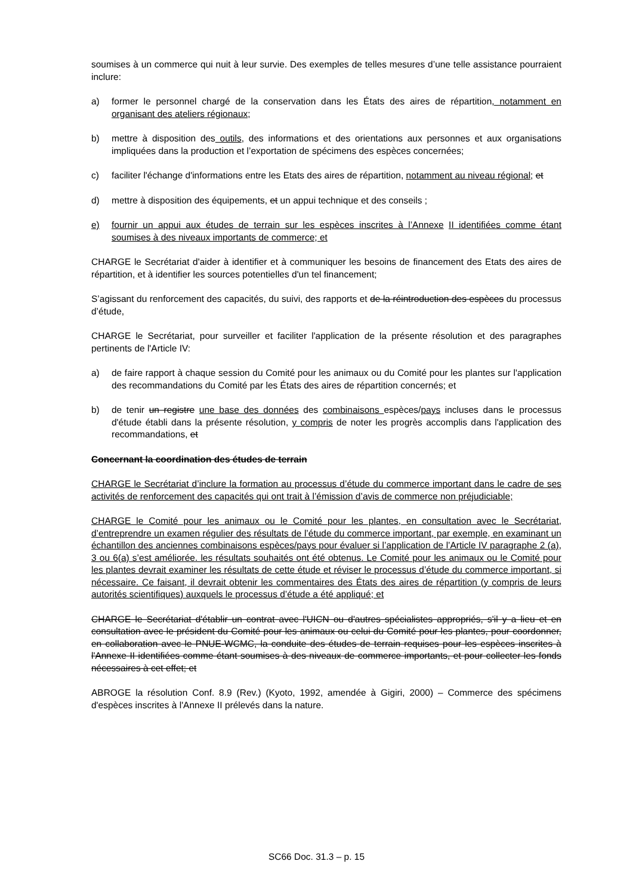soumises à un commerce qui nuit à leur survie. Des exemples de telles mesures d’une telle assistance pourraient inclure:
a) former le personnel chargé de la conservation dans les États des aires de répartition, notamment en organisant des ateliers régionaux;
b) mettre à disposition des outils, des informations et des orientations aux personnes et aux organisations impliquées dans la production et l’exportation de spécimens des espèces concernées;
c) faciliter l'échange d'informations entre les Etats des aires de répartition, notamment au niveau régional; et
d) mettre à disposition des équipements, et un appui technique et des conseils ;
e) fournir un appui aux études de terrain sur les espèces inscrites à l’Annexe II identifiées comme étant soumises à des niveaux importants de commerce; et
CHARGE le Secrétariat d'aider à identifier et à communiquer les besoins de financement des Etats des aires de répartition, et à identifier les sources potentielles d'un tel financement;
S’agissant du renforcement des capacités, du suivi, des rapports et de la réintroduction des espèces du processus d’étude,
CHARGE le Secrétariat, pour surveiller et faciliter l'application de la présente résolution et des paragraphes pertinents de l'Article IV:
a) de faire rapport à chaque session du Comité pour les animaux ou du Comité pour les plantes sur l'application des recommandations du Comité par les États des aires de répartition concernés; et
b) de tenir un registre une base des données des combinaisons espèces/pays incluses dans le processus d'étude établi dans la présente résolution, y compris de noter les progrès accomplis dans l'application des recommandations, et
Concernant la coordination des études de terrain
CHARGE le Secrétariat d’inclure la formation au processus d’étude du commerce important dans le cadre de ses activités de renforcement des capacités qui ont trait à l’émission d’avis de commerce non préjudiciable;
CHARGE le Comité pour les animaux ou le Comité pour les plantes, en consultation avec le Secrétariat, d’entreprendre un examen régulier des résultats de l’étude du commerce important, par exemple, en examinant un échantillon des anciennes combinaisons espèces/pays pour évaluer si l’application de l’Article IV paragraphe 2 (a), 3 ou 6(a) s’est améliorée. les résultats souhaités ont été obtenus. Le Comité pour les animaux ou le Comité pour les plantes devrait examiner les résultats de cette étude et réviser le processus d’étude du commerce important, si nécessaire. Ce faisant, il devrait obtenir les commentaires des États des aires de répartition (y compris de leurs autorités scientifiques) auxquels le processus d’étude a été appliqué; et
CHARGE le Secrétariat d'établir un contrat avec l'UICN ou d'autres spécialistes appropriés, s'il y a lieu et en consultation avec le président du Comité pour les animaux ou celui du Comité pour les plantes, pour coordonner, en collaboration avec le PNUE-WCMC, la conduite des études de terrain requises pour les espèces inscrites à l'Annexe II identifiées comme étant soumises à des niveaux de commerce importants, et pour collecter les fonds nécessaires à cet effet; et
ABROGE la résolution Conf. 8.9 (Rev.) (Kyoto, 1992, amendée à Gigiri, 2000) – Commerce des spécimens d'espèces inscrites à l'Annexe II prélevés dans la nature.
SC66 Doc. 31.3 – p. 15